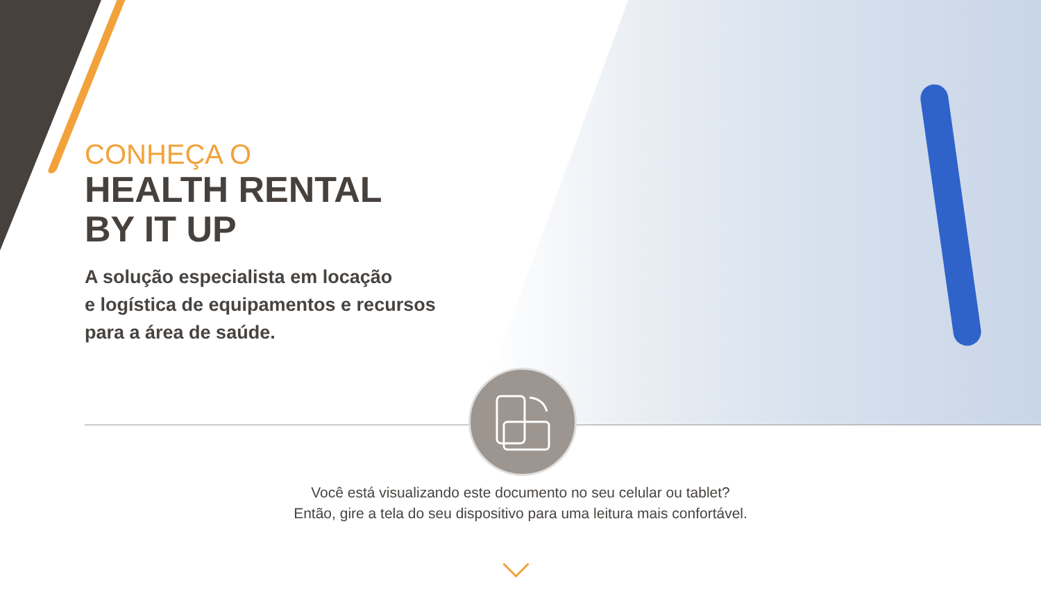CONHEÇA O
HEALTH RENTAL
BY IT UP
A solução especialista em locação
e logística de equipamentos e recursos
para a área de saúde.
Você está visualizando este documento no seu celular ou tablet?
Então, gire a tela do seu dispositivo para uma leitura mais confortável.